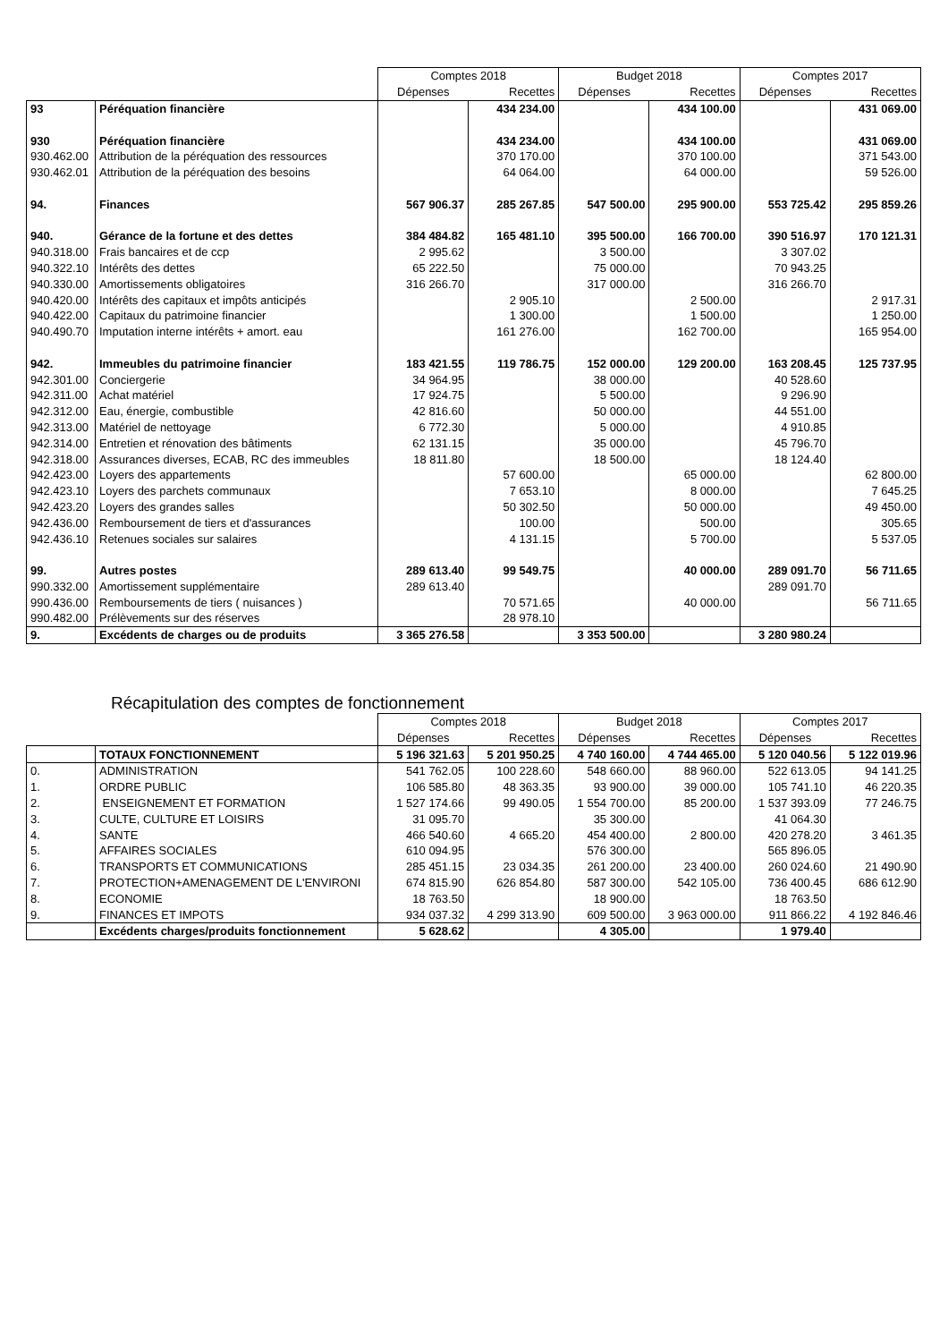| | | Comptes 2018 | | Budget 2018 | | Comptes 2017 | |
| --- | --- | --- | --- | --- | --- | --- | --- |
| | | Dépenses | Recettes | Dépenses | Recettes | Dépenses | Recettes |
| 93 | Péréquation financière | | 434 234.00 | | 434 100.00 | | 431 069.00 |
| 930 | Péréquation financière | | 434 234.00 | | 434 100.00 | | 431 069.00 |
| 930.462.00 | Attribution de la péréquation des ressources | | 370 170.00 | | 370 100.00 | | 371 543.00 |
| 930.462.01 | Attribution de la péréquation des besoins | | 64 064.00 | | 64 000.00 | | 59 526.00 |
| 94. | Finances | 567 906.37 | 285 267.85 | 547 500.00 | 295 900.00 | 553 725.42 | 295 859.26 |
| 940. | Gérance de la fortune et des dettes | 384 484.82 | 165 481.10 | 395 500.00 | 166 700.00 | 390 516.97 | 170 121.31 |
| 940.318.00 | Frais bancaires et de ccp | 2 995.62 | | 3 500.00 | | 3 307.02 | |
| 940.322.10 | Intérêts des dettes | 65 222.50 | | 75 000.00 | | 70 943.25 | |
| 940.330.00 | Amortissements obligatoires | 316 266.70 | | 317 000.00 | | 316 266.70 | |
| 940.420.00 | Intérêts des capitaux et impôts anticipés | | 2 905.10 | | 2 500.00 | | 2 917.31 |
| 940.422.00 | Capitaux du patrimoine financier | | 1 300.00 | | 1 500.00 | | 1 250.00 |
| 940.490.70 | Imputation interne intérêts + amort. eau | | 161 276.00 | | 162 700.00 | | 165 954.00 |
| 942. | Immeubles du patrimoine financier | 183 421.55 | 119 786.75 | 152 000.00 | 129 200.00 | 163 208.45 | 125 737.95 |
| 942.301.00 | Conciergerie | 34 964.95 | | 38 000.00 | | 40 528.60 | |
| 942.311.00 | Achat matériel | 17 924.75 | | 5 500.00 | | 9 296.90 | |
| 942.312.00 | Eau, énergie, combustible | 42 816.60 | | 50 000.00 | | 44 551.00 | |
| 942.313.00 | Matériel de nettoyage | 6 772.30 | | 5 000.00 | | 4 910.85 | |
| 942.314.00 | Entretien et rénovation des bâtiments | 62 131.15 | | 35 000.00 | | 45 796.70 | |
| 942.318.00 | Assurances diverses, ECAB, RC des immeubles | 18 811.80 | | 18 500.00 | | 18 124.40 | |
| 942.423.00 | Loyers des appartements | | 57 600.00 | | 65 000.00 | | 62 800.00 |
| 942.423.10 | Loyers des parchets communaux | | 7 653.10 | | 8 000.00 | | 7 645.25 |
| 942.423.20 | Loyers des grandes salles | | 50 302.50 | | 50 000.00 | | 49 450.00 |
| 942.436.00 | Remboursement de tiers et d'assurances | | 100.00 | | 500.00 | | 305.65 |
| 942.436.10 | Retenues sociales sur salaires | | 4 131.15 | | 5 700.00 | | 5 537.05 |
| 99. | Autres postes | 289 613.40 | 99 549.75 | | 40 000.00 | 289 091.70 | 56 711.65 |
| 990.332.00 | Amortissement supplémentaire | 289 613.40 | | | | 289 091.70 | |
| 990.436.00 | Remboursements de tiers ( nuisances ) | | 70 571.65 | | 40 000.00 | | 56 711.65 |
| 990.482.00 | Prélèvements sur des réserves | | 28 978.10 | | | | |
| 9. | Excédents de charges ou de produits | 3 365 276.58 | | 3 353 500.00 | | 3 280 980.24 | |
Récapitulation des comptes de fonctionnement
| | | Comptes 2018 | | Budget 2018 | | Comptes 2017 | |
| --- | --- | --- | --- | --- | --- | --- | --- |
| | | Dépenses | Recettes | Dépenses | Recettes | Dépenses | Recettes |
| | TOTAUX FONCTIONNEMENT | 5 196 321.63 | 5 201 950.25 | 4 740 160.00 | 4 744 465.00 | 5 120 040.56 | 5 122 019.96 |
| 0. | ADMINISTRATION | 541 762.05 | 100 228.60 | 548 660.00 | 88 960.00 | 522 613.05 | 94 141.25 |
| 1. | ORDRE PUBLIC | 106 585.80 | 48 363.35 | 93 900.00 | 39 000.00 | 105 741.10 | 46 220.35 |
| 2. | ENSEIGNEMENT ET FORMATION | 1 527 174.66 | 99 490.05 | 1 554 700.00 | 85 200.00 | 1 537 393.09 | 77 246.75 |
| 3. | CULTE, CULTURE ET LOISIRS | 31 095.70 | | 35 300.00 | | 41 064.30 | |
| 4. | SANTE | 466 540.60 | 4 665.20 | 454 400.00 | 2 800.00 | 420 278.20 | 3 461.35 |
| 5. | AFFAIRES SOCIALES | 610 094.95 | | 576 300.00 | | 565 896.05 | |
| 6. | TRANSPORTS ET COMMUNICATIONS | 285 451.15 | 23 034.35 | 261 200.00 | 23 400.00 | 260 024.60 | 21 490.90 |
| 7. | PROTECTION+AMENAGEMENT DE L'ENVIRONI | 674 815.90 | 626 854.80 | 587 300.00 | 542 105.00 | 736 400.45 | 686 612.90 |
| 8. | ECONOMIE | 18 763.50 | | 18 900.00 | | 18 763.50 | |
| 9. | FINANCES ET IMPOTS | 934 037.32 | 4 299 313.90 | 609 500.00 | 3 963 000.00 | 911 866.22 | 4 192 846.46 |
| | Excédents charges/produits fonctionnement | 5 628.62 | | 4 305.00 | | 1 979.40 | |